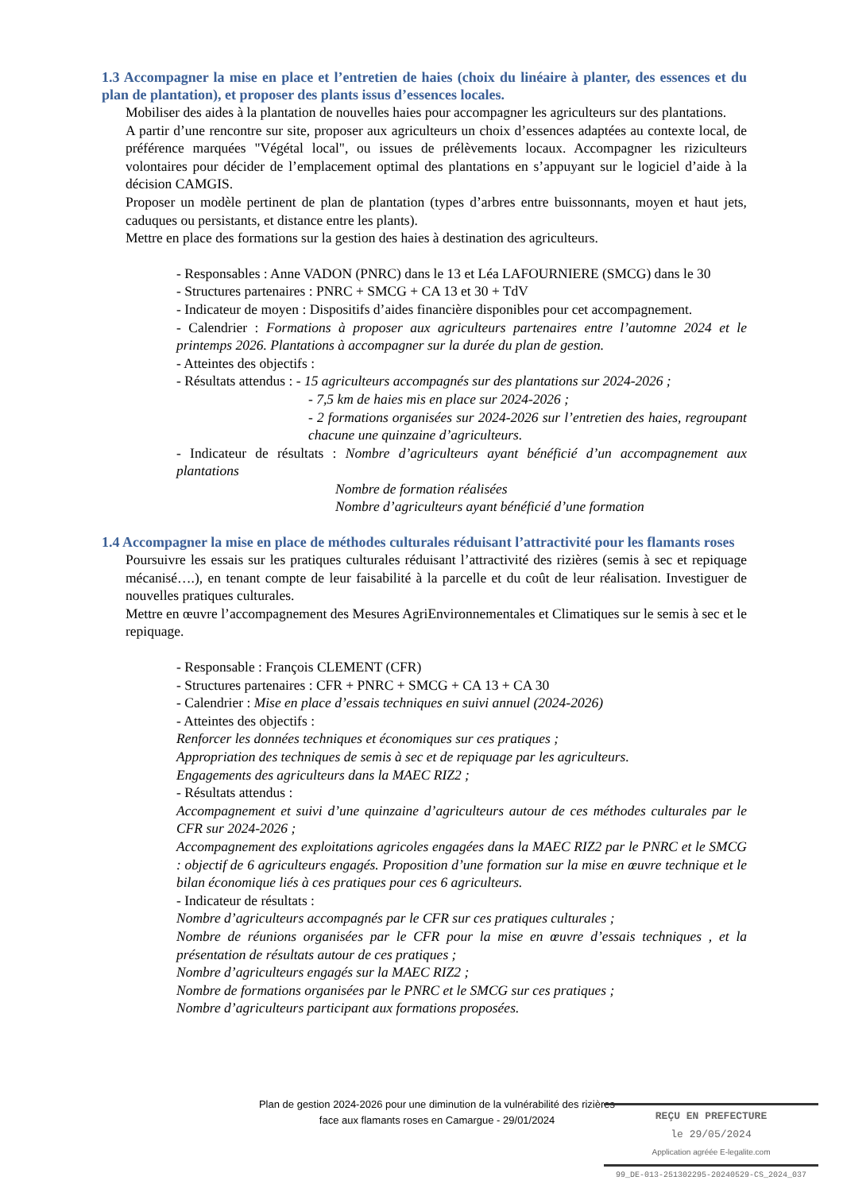1.3 Accompagner la mise en place et l’entretien de haies (choix du linéaire à planter, des essences et du plan de plantation), et proposer des plants issus d’essences locales.
Mobiliser des aides à la plantation de nouvelles haies pour accompagner les agriculteurs sur des plantations.
A partir d’une rencontre sur site, proposer aux agriculteurs un choix d’essences adaptées au contexte local, de préférence marquées "Végétal local", ou issues de prélèvements locaux. Accompagner les riziculteurs volontaires pour décider de l’emplacement optimal des plantations en s’appuyant sur le logiciel d’aide à la décision CAMGIS.
Proposer un modèle pertinent de plan de plantation (types d’arbres entre buissonnants, moyen et haut jets, caduques ou persistants, et distance entre les plants).
Mettre en place des formations sur la gestion des haies à destination des agriculteurs.
- Responsables : Anne VADON (PNRC) dans le 13 et Léa LAFOURNIERE (SMCG) dans le 30
- Structures partenaires : PNRC + SMCG + CA 13 et 30 + TdV
- Indicateur de moyen : Dispositifs d’aides financière disponibles pour cet accompagnement.
- Calendrier : Formations à proposer aux agriculteurs partenaires entre l’automne 2024 et le printemps 2026. Plantations à accompagner sur la durée du plan de gestion.
- Atteintes des objectifs :
- Résultats attendus : - 15 agriculteurs accompagnés sur des plantations sur 2024-2026 ;
- 7,5 km de haies mis en place sur 2024-2026 ;
- 2 formations organisées sur 2024-2026 sur l’entretien des haies, regroupant chacune une quinzaine d’agriculteurs.
- Indicateur de résultats : Nombre d’agriculteurs ayant bénéficié d’un accompagnement aux plantations
Nombre de formation réalisées
Nombre d’agriculteurs ayant bénéficié d’une formation
1.4 Accompagner la mise en place de méthodes culturales réduisant l’attractivité pour les flamants roses
Poursuivre les essais sur les pratiques culturales réduisant l’attractivité des rizières (semis à sec et repiquage mécanisé….), en tenant compte de leur faisabilité à la parcelle et du coût de leur réalisation. Investiguer de nouvelles pratiques culturales.
Mettre en œuvre l’accompagnement des Mesures AgriEnvironnementales et Climatiques sur le semis à sec et le repiquage.
- Responsable : François CLEMENT (CFR)
- Structures partenaires : CFR + PNRC + SMCG + CA 13 + CA 30
- Calendrier : Mise en place d’essais techniques en suivi annuel (2024-2026)
- Atteintes des objectifs :
Renforcer les données techniques et économiques sur ces pratiques ;
Appropriation des techniques de semis à sec et de repiquage par les agriculteurs.
Engagements des agriculteurs dans la MAEC RIZ2 ;
- Résultats attendus :
Accompagnement et suivi d’une quinzaine d’agriculteurs autour de ces méthodes culturales par le CFR sur 2024-2026 ;
Accompagnement des exploitations agricoles engagées dans la MAEC RIZ2 par le PNRC et le SMCG : objectif de 6 agriculteurs engagés. Proposition d’une formation sur la mise en œuvre technique et le bilan économique liés à ces pratiques pour ces 6 agriculteurs.
- Indicateur de résultats :
Nombre d’agriculteurs accompagnés par le CFR sur ces pratiques culturales ;
Nombre de réunions organisées par le CFR pour la mise en œuvre d’essais techniques , et la présentation de résultats autour de ces pratiques ;
Nombre d’agriculteurs engagés sur la MAEC RIZ2 ;
Nombre de formations organisées par le PNRC et le SMCG sur ces pratiques ;
Nombre d’agriculteurs participant aux formations proposées.
Plan de gestion 2024-2026 pour une diminution de la vulnérabilité des rizières
face aux flamants roses en Camargue - 29/01/2024
REÇU EN PREFECTURE
le 29/05/2024
Application agréée E-legalite.com
99_DE-013-251302295-20240529-CS_2024_037